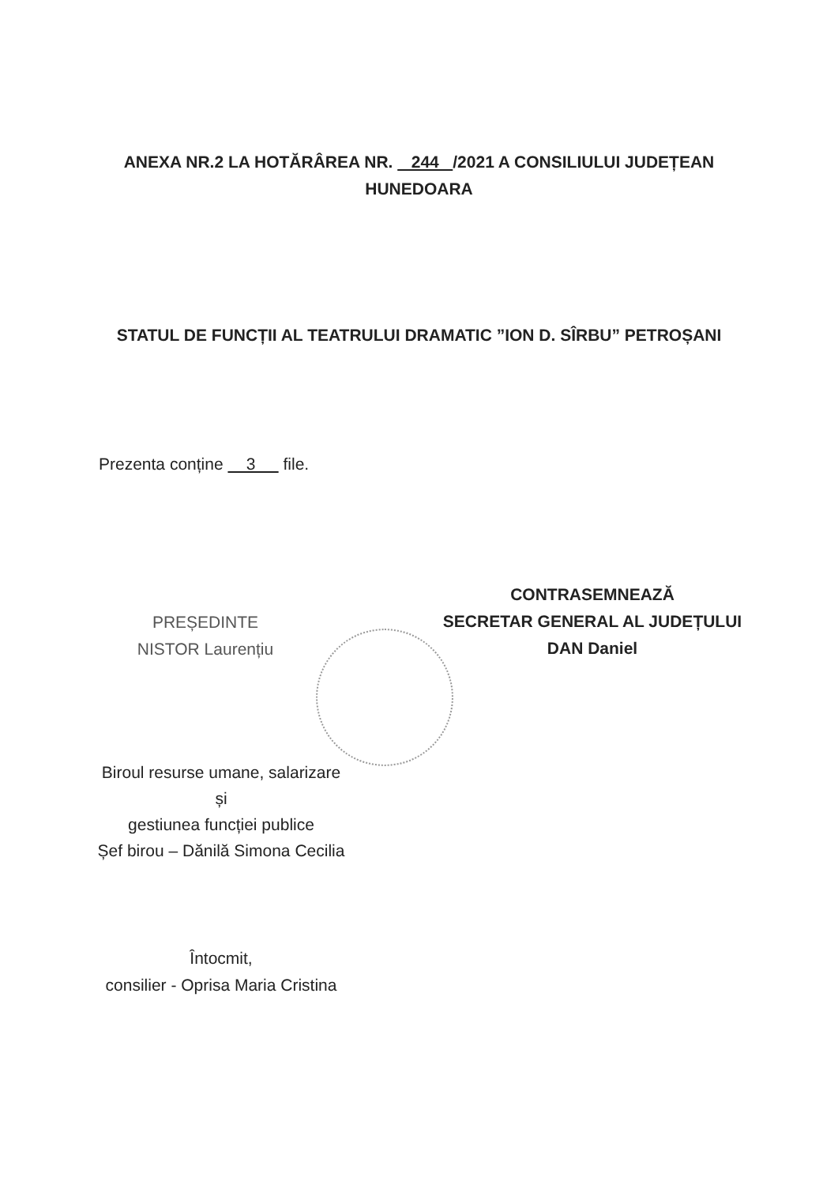ANEXA NR.2 LA HOTĂRÂREA NR. 244 /2021 A CONSILIULUI JUDEȚEAN
HUNEDOARA
STATUL DE FUNCȚII AL TEATRULUI DRAMATIC ”ION D. SÎRBU” PETROȘANI
Prezenta conține 3 file.
PREȘEDINTE
NISTOR Laurențiu
CONTRASEMNEAZĂ
SECRETAR GENERAL AL JUDEȚULUI
DAN Daniel
Biroul resurse umane, salarizare și
gestiunea funcției publice
Șef birou – Dănilă Simona Cecilia
Întocmit,
consilier - Oprisa Maria Cristina